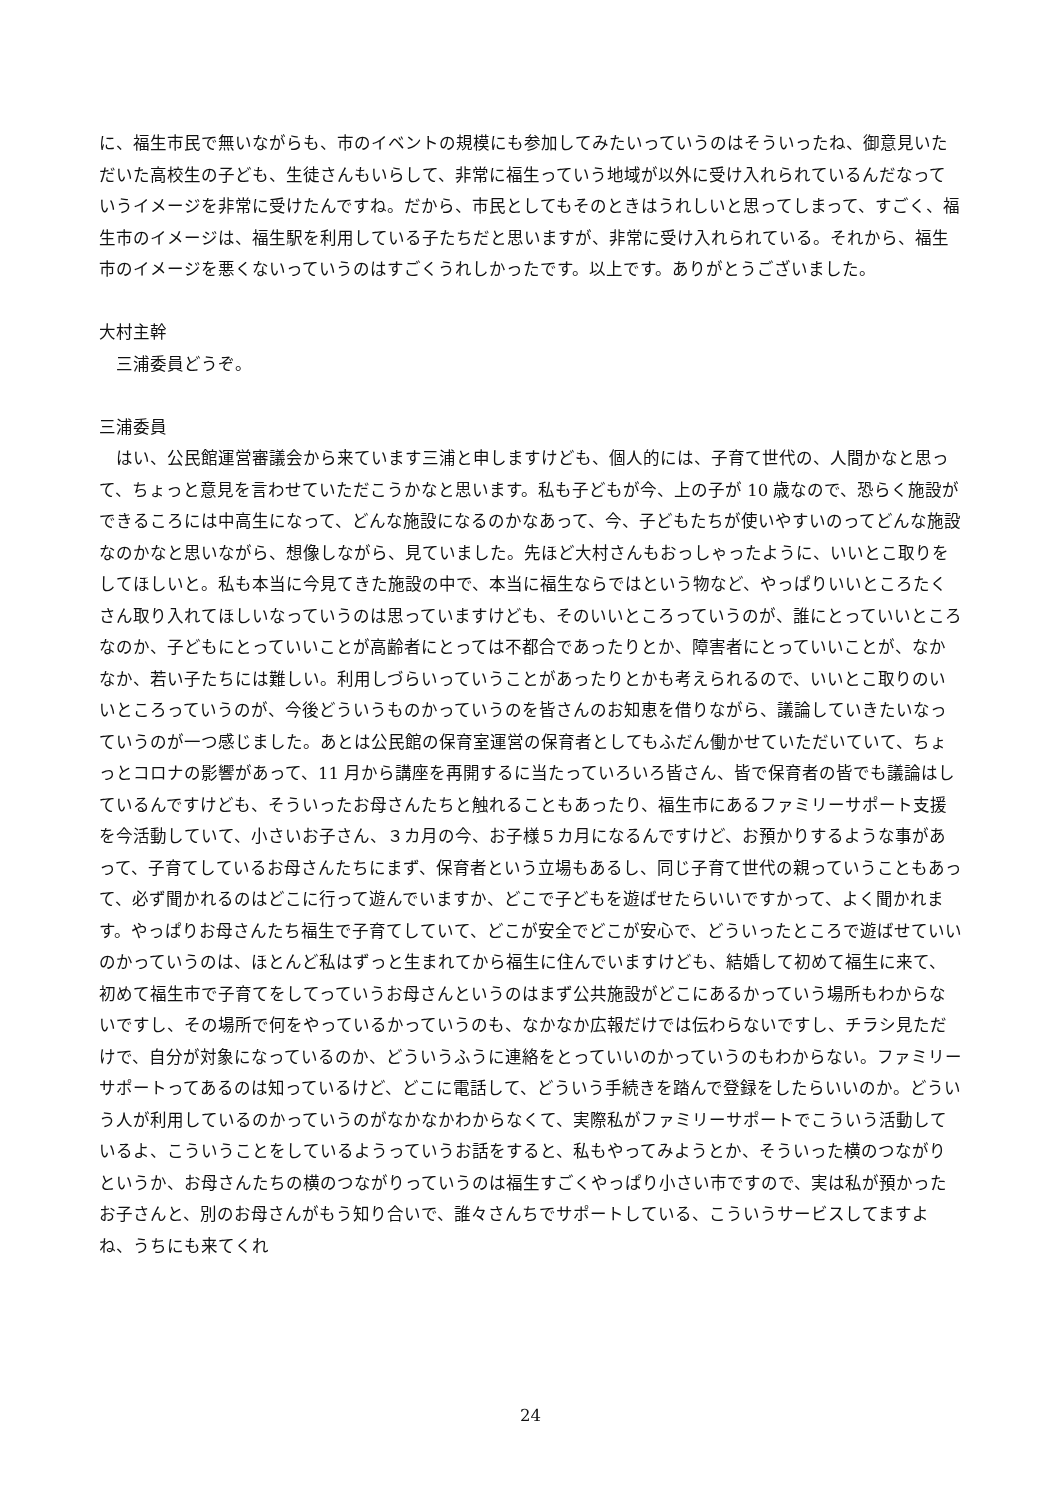に、福生市民で無いながらも、市のイベントの規模にも参加してみたいっていうのはそういったね、御意見いただいた高校生の子ども、生徒さんもいらして、非常に福生っていう地域が以外に受け入れられているんだなっていうイメージを非常に受けたんですね。だから、市民としてもそのときはうれしいと思ってしまって、すごく、福生市のイメージは、福生駅を利用している子たちだと思いますが、非常に受け入れられている。それから、福生市のイメージを悪くないっていうのはすごくうれしかったです。以上です。ありがとうございました。
大村主幹
　三浦委員どうぞ。
三浦委員
　はい、公民館運営審議会から来ています三浦と申しますけども、個人的には、子育て世代の、人間かなと思って、ちょっと意見を言わせていただこうかなと思います。私も子どもが今、上の子が 10 歳なので、恐らく施設ができるころには中高生になって、どんな施設になるのかなあって、今、子どもたちが使いやすいのってどんな施設なのかなと思いながら、想像しながら、見ていました。先ほど大村さんもおっしゃったように、いいとこ取りをしてほしいと。私も本当に今見てきた施設の中で、本当に福生ならではという物など、やっぱりいいところたくさん取り入れてほしいなっていうのは思っていますけども、そのいいところっていうのが、誰にとっていいところなのか、子どもにとっていいことが高齢者にとっては不都合であったりとか、障害者にとっていいことが、なかなか、若い子たちには難しい。利用しづらいっていうことがあったりとかも考えられるので、いいとこ取りのいいところっていうのが、今後どういうものかっていうのを皆さんのお知恵を借りながら、議論していきたいなっていうのが一つ感じました。あとは公民館の保育室運営の保育者としてもふだん働かせていただいていて、ちょっとコロナの影響があって、11 月から講座を再開するに当たっていろいろ皆さん、皆で保育者の皆でも議論はしているんですけども、そういったお母さんたちと触れることもあったり、福生市にあるファミリーサポート支援を今活動していて、小さいお子さん、３カ月の今、お子様５カ月になるんですけど、お預かりするような事があって、子育てしているお母さんたちにまず、保育者という立場もあるし、同じ子育て世代の親っていうこともあって、必ず聞かれるのはどこに行って遊んでいますか、どこで子どもを遊ばせたらいいですかって、よく聞かれます。やっぱりお母さんたち福生で子育てしていて、どこが安全でどこが安心で、どういったところで遊ばせていいのかっていうのは、ほとんど私はずっと生まれてから福生に住んでいますけども、結婚して初めて福生に来て、初めて福生市で子育てをしてっていうお母さんというのはまず公共施設がどこにあるかっていう場所もわからないですし、その場所で何をやっているかっていうのも、なかなか広報だけでは伝わらないですし、チラシ見ただけで、自分が対象になっているのか、どういうふうに連絡をとっていいのかっていうのもわからない。ファミリーサポートってあるのは知っているけど、どこに電話して、どういう手続きを踏んで登録をしたらいいのか。どういう人が利用しているのかっていうのがなかなかわからなくて、実際私がファミリーサポートでこういう活動しているよ、こういうことをしているようっていうお話をすると、私もやってみようとか、そういった横のつながりというか、お母さんたちの横のつながりっていうのは福生すごくやっぱり小さい市ですので、実は私が預かったお子さんと、別のお母さんがもう知り合いで、誰々さんちでサポートしている、こういうサービスしてますよね、うちにも来てくれ
24